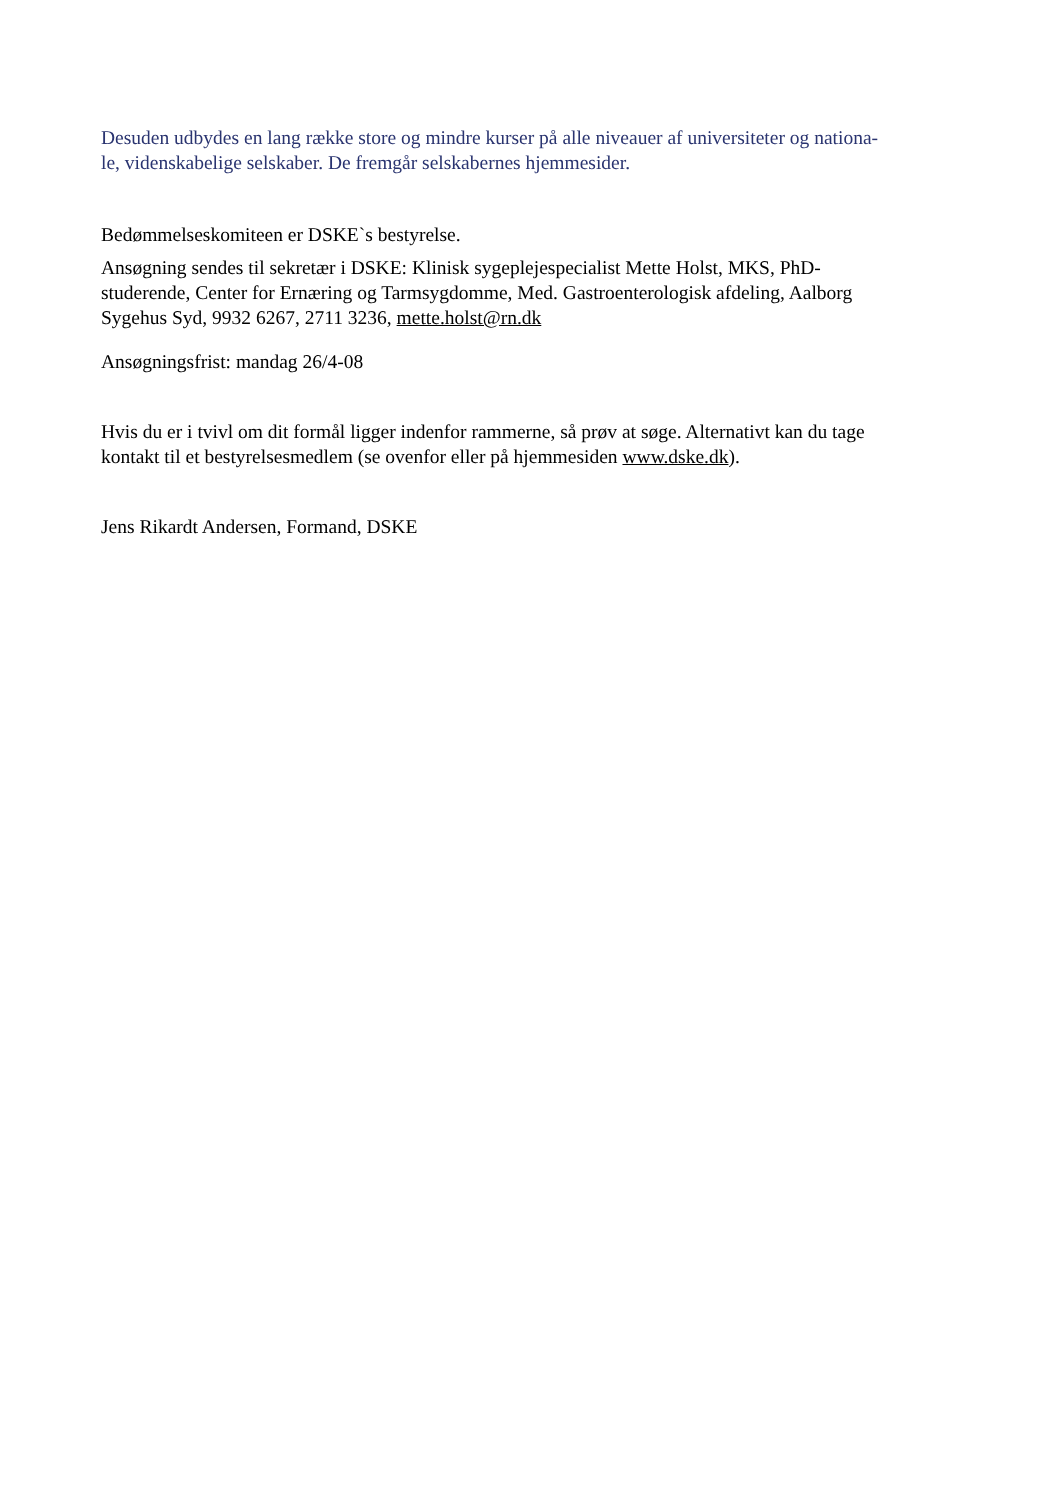Desuden udbydes en lang række store og mindre kurser på alle niveauer af universiteter og nationa-
le, videnskabelige selskaber. De fremgår selskabernes hjemmesider.
Bedømmelseskomiteen er DSKE`s bestyrelse.
Ansøgning sendes til sekretær i DSKE: Klinisk sygeplejespecialist Mette Holst, MKS, PhD-
studerende, Center for Ernæring og Tarmsygdomme, Med. Gastroenterologisk afdeling, Aalborg
Sygehus Syd, 9932 6267, 2711 3236, mette.holst@rn.dk
Ansøgningsfrist: mandag 26/4-08
Hvis du er i tvivl om dit formål ligger indenfor rammerne, så prøv at søge. Alternativt kan du tage
kontakt til et bestyrelsesmedlem (se ovenfor eller på hjemmesiden www.dske.dk).
Jens Rikardt Andersen, Formand, DSKE